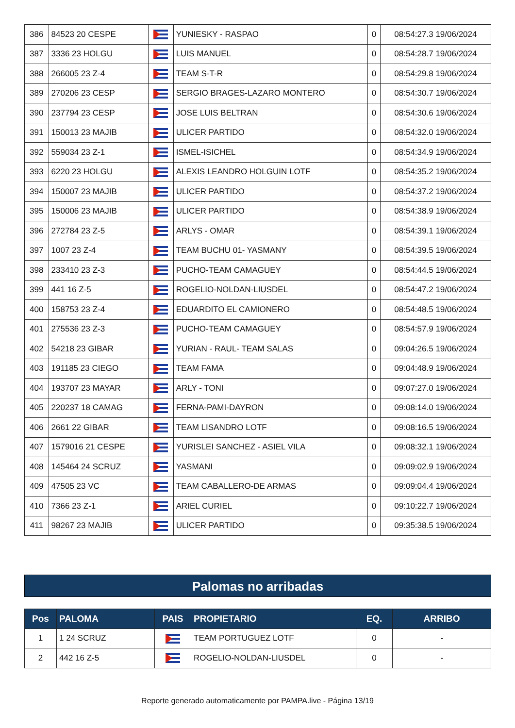| 386 | 84523 20 CESPE | | YUNIESKY - RASPAO | 0 | 08:54:27.3 19/06/2024 |
| 387 | 3336 23 HOLGU | | LUIS MANUEL | 0 | 08:54:28.7 19/06/2024 |
| 388 | 266005 23 Z-4 | | TEAM S-T-R | 0 | 08:54:29.8 19/06/2024 |
| 389 | 270206 23 CESP | | SERGIO BRAGES-LAZARO MONTERO | 0 | 08:54:30.7 19/06/2024 |
| 390 | 237794 23 CESP | | JOSE LUIS BELTRAN | 0 | 08:54:30.6 19/06/2024 |
| 391 | 150013 23 MAJIB | | ULICER PARTIDO | 0 | 08:54:32.0 19/06/2024 |
| 392 | 559034 23 Z-1 | | ISMEL-ISICHEL | 0 | 08:54:34.9 19/06/2024 |
| 393 | 6220 23 HOLGU | | ALEXIS LEANDRO HOLGUIN LOTF | 0 | 08:54:35.2 19/06/2024 |
| 394 | 150007 23 MAJIB | | ULICER PARTIDO | 0 | 08:54:37.2 19/06/2024 |
| 395 | 150006 23 MAJIB | | ULICER PARTIDO | 0 | 08:54:38.9 19/06/2024 |
| 396 | 272784 23 Z-5 | | ARLYS - OMAR | 0 | 08:54:39.1 19/06/2024 |
| 397 | 1007 23 Z-4 | | TEAM BUCHU 01- YASMANY | 0 | 08:54:39.5 19/06/2024 |
| 398 | 233410 23 Z-3 | | PUCHO-TEAM CAMAGUEY | 0 | 08:54:44.5 19/06/2024 |
| 399 | 441 16 Z-5 | | ROGELIO-NOLDAN-LIUSDEL | 0 | 08:54:47.2 19/06/2024 |
| 400 | 158753 23 Z-4 | | EDUARDITO EL CAMIONERO | 0 | 08:54:48.5 19/06/2024 |
| 401 | 275536 23 Z-3 | | PUCHO-TEAM CAMAGUEY | 0 | 08:54:57.9 19/06/2024 |
| 402 | 54218 23 GIBAR | | YURIAN - RAUL- TEAM SALAS | 0 | 09:04:26.5 19/06/2024 |
| 403 | 191185 23 CIEGO | | TEAM FAMA | 0 | 09:04:48.9 19/06/2024 |
| 404 | 193707 23 MAYAR | | ARLY - TONI | 0 | 09:07:27.0 19/06/2024 |
| 405 | 220237 18 CAMAG | | FERNA-PAMI-DAYRON | 0 | 09:08:14.0 19/06/2024 |
| 406 | 2661 22 GIBAR | | TEAM LISANDRO LOTF | 0 | 09:08:16.5 19/06/2024 |
| 407 | 1579016 21 CESPE | | YURISLEI SANCHEZ - ASIEL VILA | 0 | 09:08:32.1 19/06/2024 |
| 408 | 145464 24 SCRUZ | | YASMANI | 0 | 09:09:02.9 19/06/2024 |
| 409 | 47505 23 VC | | TEAM CABALLERO-DE ARMAS | 0 | 09:09:04.4 19/06/2024 |
| 410 | 7366 23 Z-1 | | ARIEL CURIEL | 0 | 09:10:22.7 19/06/2024 |
| 411 | 98267 23 MAJIB | | ULICER PARTIDO | 0 | 09:35:38.5 19/06/2024 |
Palomas no arribadas
| Pos | PALOMA | PAIS | PROPIETARIO | EQ. | ARRIBO |
| --- | --- | --- | --- | --- | --- |
| 1 | 1 24 SCRUZ | | TEAM PORTUGUEZ LOTF | 0 | - |
| 2 | 442 16 Z-5 | | ROGELIO-NOLDAN-LIUSDEL | 0 | - |
Reporte generado automaticamente por PAMPA.live - Página 13/19